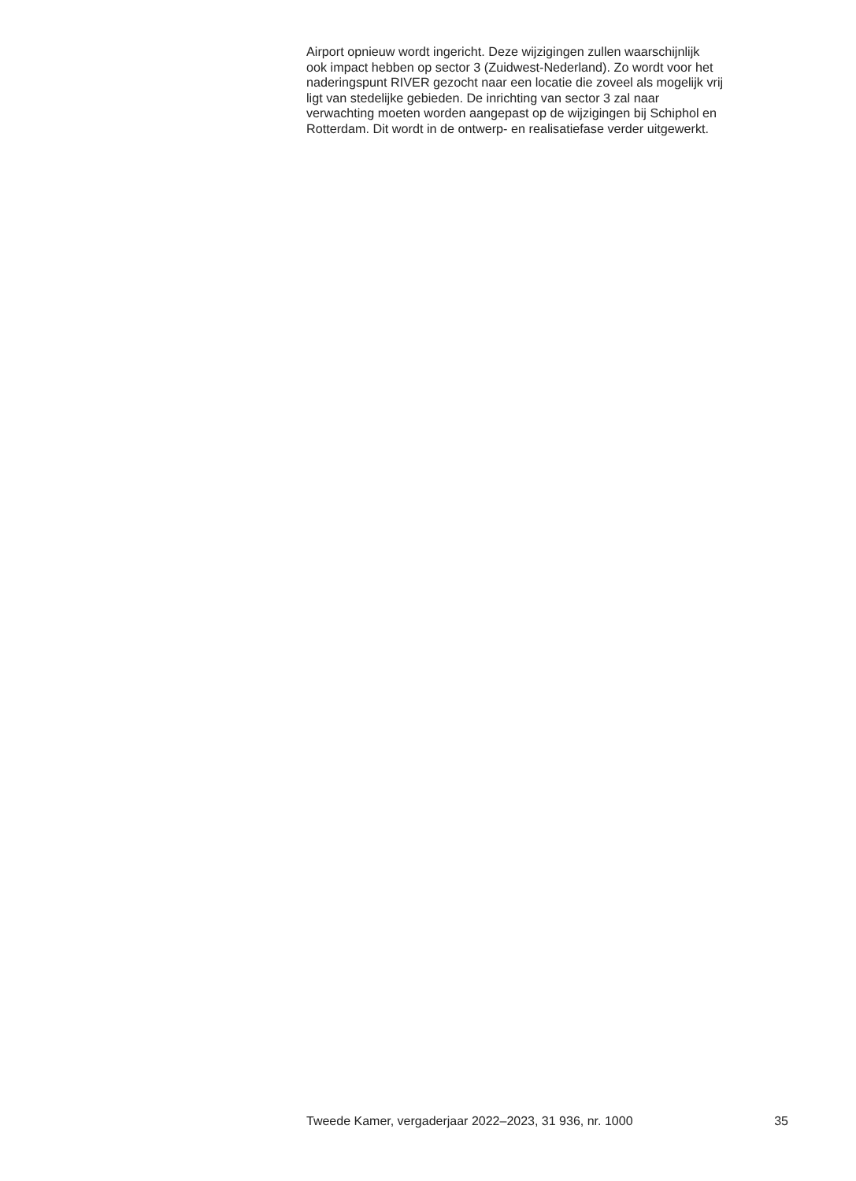Airport opnieuw wordt ingericht. Deze wijzigingen zullen waarschijnlijk
ook impact hebben op sector 3 (Zuidwest-Nederland). Zo wordt voor het
naderingspunt RIVER gezocht naar een locatie die zoveel als mogelijk vrij
ligt van stedelijke gebieden. De inrichting van sector 3 zal naar
verwachting moeten worden aangepast op de wijzigingen bij Schiphol en
Rotterdam. Dit wordt in de ontwerp- en realisatiefase verder uitgewerkt.
Tweede Kamer, vergaderjaar 2022–2023, 31 936, nr. 1000 35